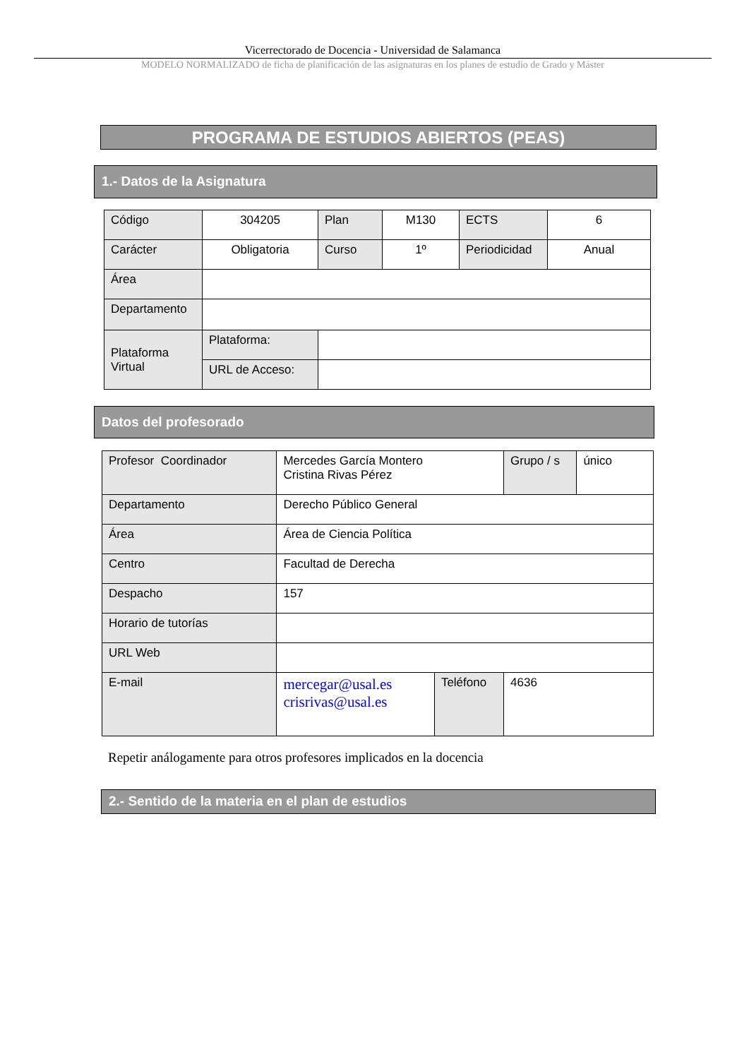Vicerrectorado de Docencia - Universidad de Salamanca
MODELO NORMALIZADO de ficha de planificación de las asignaturas en los planes de estudio de Grado y Máster
PROGRAMA DE ESTUDIOS ABIERTOS (PEAS)
1.- Datos de la Asignatura
| Código | 304205 | Plan | M130 | ECTS | 6 |
| Carácter | Obligatoria | Curso | 1º | Periodicidad | Anual |
| Área | | | | | |
| Departamento | | | | | |
| Plataforma Virtual | Plataforma: | | | | |
| | URL de Acceso: | | | | |
Datos del profesorado
| Profesor Coordinador | Mercedes García Montero Cristina Rivas Pérez | | Grupo / s | único |
| Departamento | Derecho Público General | | | |
| Área | Área de Ciencia Política | | | |
| Centro | Facultad de Derecha | | | |
| Despacho | 157 | | | |
| Horario de tutorías | | | | |
| URL Web | | | | |
| E-mail | mercegar@usal.es crisrivas@usal.es | Teléfono | 4636 | |
Repetir análogamente para otros profesores implicados en la docencia
2.- Sentido de la materia en el plan de estudios